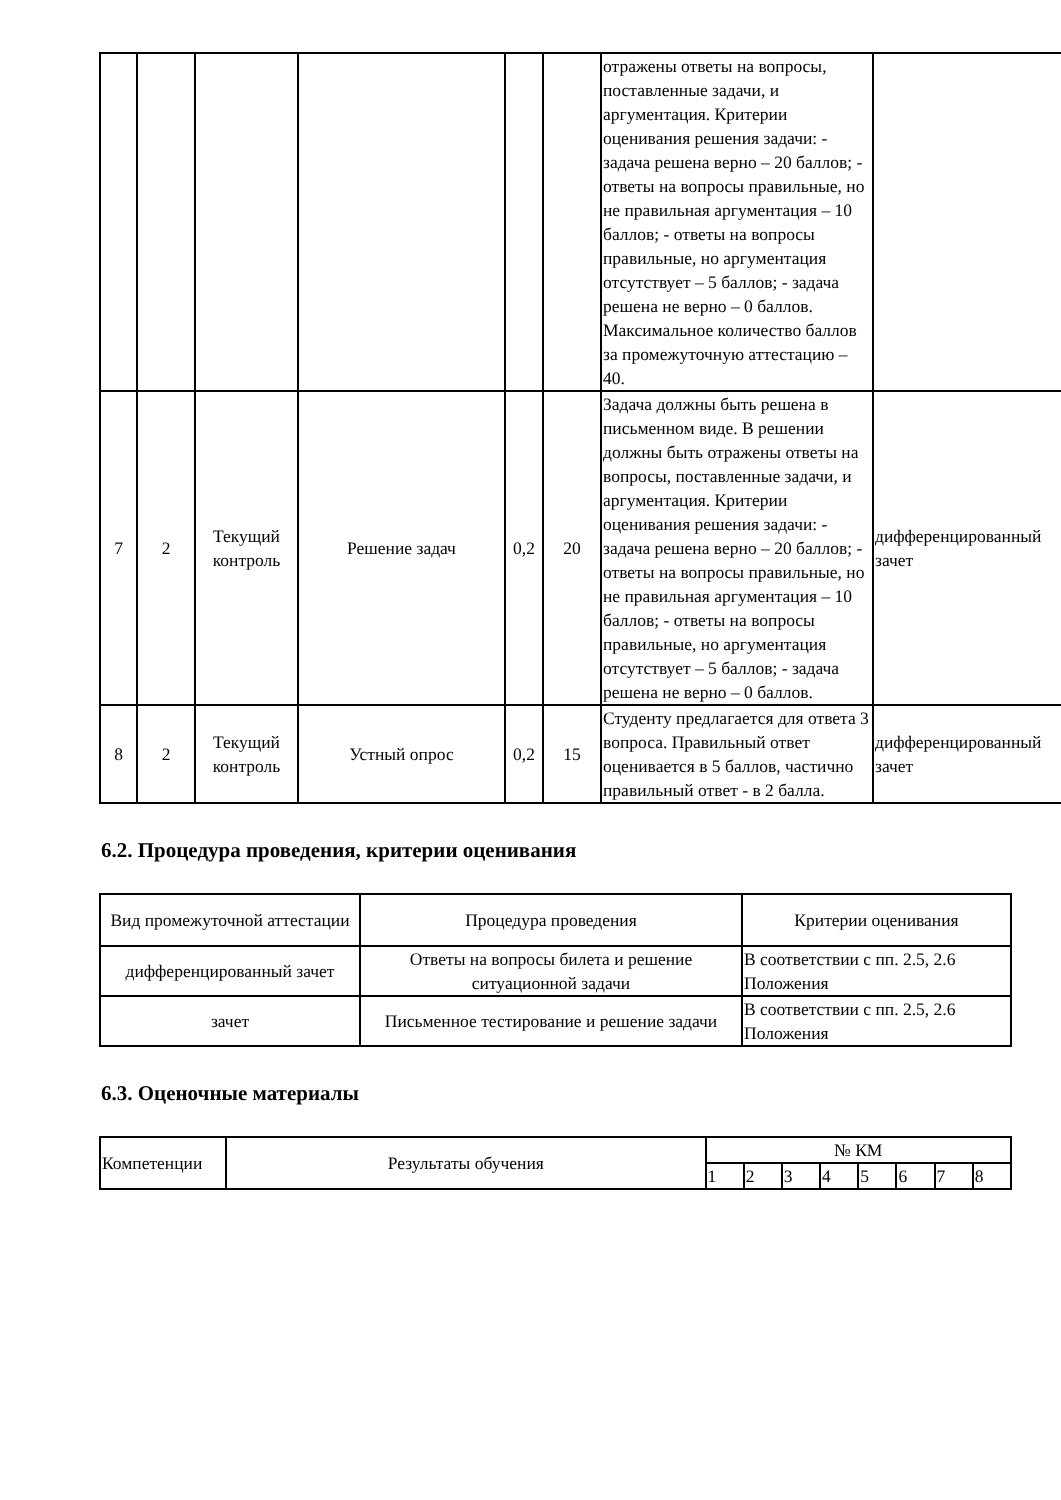| | | | | | | отражены ответы на вопросы, поставленные задачи, и аргументация. Критерии оценивания решения задачи: - задача решена верно – 20 баллов; - ответы на вопросы правильные, но не правильная аргументация – 10 баллов; - ответы на вопросы правильные, но аргументация отсутствует – 5 баллов; - задача решена не верно – 0 баллов. Максимальное количество баллов за промежуточную аттестацию – 40. | |
| 7 | 2 | Текущий контроль | Решение задач | 0,2 | 20 | Задача должны быть решена в письменном виде. В решении должны быть отражены ответы на вопросы, поставленные задачи, и аргументация. Критерии оценивания решения задачи: - задача решена верно – 20 баллов; - ответы на вопросы правильные, но не правильная аргументация – 10 баллов; - ответы на вопросы правильные, но аргументация отсутствует – 5 баллов; - задача решена не верно – 0 баллов. | дифференцированный зачет |
| 8 | 2 | Текущий контроль | Устный опрос | 0,2 | 15 | Студенту предлагается для ответа 3 вопроса. Правильный ответ оценивается в 5 баллов, частично правильный ответ - в 2 балла. | дифференцированный зачет |
6.2. Процедура проведения, критерии оценивания
| Вид промежуточной аттестации | Процедура проведения | Критерии оценивания |
| --- | --- | --- |
| дифференцированный зачет | Ответы на вопросы билета и решение ситуационной задачи | В соответствии с пп. 2.5, 2.6 Положения |
| зачет | Письменное тестирование и решение задачи | В соответствии с пп. 2.5, 2.6 Положения |
6.3. Оценочные материалы
| Компетенции | Результаты обучения | № КМ | | | | | | | |
| --- | --- | --- | --- | --- | --- | --- | --- | --- | --- |
| | | 1 | 2 | 3 | 4 | 5 | 6 | 7 | 8 |